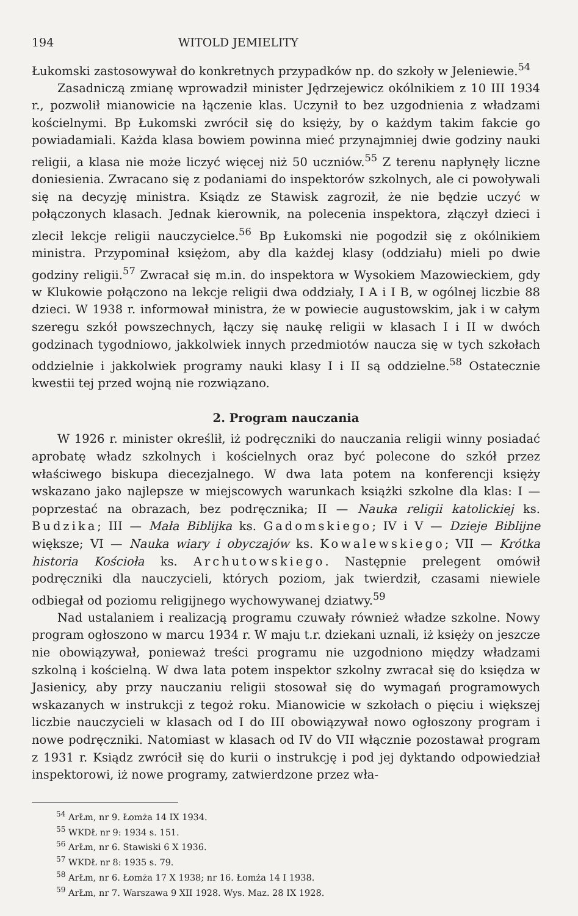194 WITOLD JEMIELITY
Łukomski zastosowywał do konkretnych przypadków np. do szkoły w Jeleniewie.<sup>54</sup>
Zasadniczą zmianę wprowadził minister Jędrzejewicz okólnikiem z 10 III 1934 r., pozwolił mianowicie na łączenie klas. Uczynił to bez uzgodnienia z władzami kościelnymi. Bp Łukomski zwrócił się do księży, by o każdym takim fakcie go powiadamiali. Każda klasa bowiem powinna mieć przynajmniej dwie godziny nauki religii, a klasa nie może liczyć więcej niż 50 uczniów.<sup>55</sup> Z terenu napłynęły liczne doniesienia. Zwracano się z podaniami do inspektorów szkolnych, ale ci powoływali się na decyzję ministra. Ksiądz ze Stawisk zagroził, że nie będzie uczyć w połączonych klasach. Jednak kierownik, na polecenia inspektora, złączył dzieci i zlecił lekcje religii nauczycielce.<sup>56</sup> Bp Łukomski nie pogodził się z okólnikiem ministra. Przypominał księżom, aby dla każdej klasy (oddziału) mieli po dwie godziny religii.<sup>57</sup> Zwracał się m.in. do inspektora w Wysokiem Mazowieckiem, gdy w Klukowie połączono na lekcje religii dwa oddziały, I A i I B, w ogólnej liczbie 88 dzieci. W 1938 r. informował ministra, że w powiecie augustowskim, jak i w całym szeregu szkół powszechnych, łączy się naukę religii w klasach I i II w dwóch godzinach tygodniowo, jakkolwiek innych przedmiotów naucza się w tych szkołach oddzielnie i jakkolwiek programy nauki klasy I i II są oddzielne.<sup>58</sup> Ostatecznie kwestii tej przed wojną nie rozwiązano.
2. Program nauczania
W 1926 r. minister określił, iż podręczniki do nauczania religii winny posiadać aprobatę władz szkolnych i kościelnych oraz być polecone do szkół przez właściwego biskupa diecezjalnego. W dwa lata potem na konferencji księży wskazano jako najlepsze w miejscowych warunkach książki szkolne dla klas: I — poprzestać na obrazach, bez podręcznika; II — Nauka religii katolickiej ks. Budzika; III — Mała Biblijka ks. Gadomskiego; IV i V — Dzieje Biblijne większe; VI — Nauka wiary i obyczajów ks. Kowalewskiego; VII — Krótka historia Kościoła ks. Archutowskiego. Następnie prelegent omówił podręczniki dla nauczycieli, których poziom, jak twierdził, czasami niewiele odbiegał od poziomu religijnego wychowywanej dziatwy.<sup>59</sup>
Nad ustalaniem i realizacją programu czuwały również władze szkolne. Nowy program ogłoszono w marcu 1934 r. W maju t.r. dziekani uznali, iż księży on jeszcze nie obowiązywał, ponieważ treści programu nie uzgodniono między władzami szkolną i kościelną. W dwa lata potem inspektor szkolny zwracał się do księdza w Jasienicy, aby przy nauczaniu religii stosował się do wymagań programowych wskazanych w instrukcji z tegoż roku. Mianowicie w szkołach o pięciu i większej liczbie nauczycieli w klasach od I do III obowiązywał nowo ogłoszony program i nowe podręczniki. Natomiast w klasach od IV do VII włącznie pozostawał program z 1931 r. Ksiądz zwrócił się do kurii o instrukcję i pod jej dyktando odpowiedział inspektorowi, iż nowe programy, zatwierdzone przez wła-
<sup>54</sup> ArŁm, nr 9. Łomża 14 IX 1934.
<sup>55</sup> WKDŁ nr 9: 1934 s. 151.
<sup>56</sup> ArŁm, nr 6. Stawiski 6 X 1936.
<sup>57</sup> WKDŁ nr 8: 1935 s. 79.
<sup>58</sup> ArŁm, nr 6. Łomża 17 X 1938; nr 16. Łomża 14 I 1938.
<sup>59</sup> ArŁm, nr 7. Warszawa 9 XII 1928. Wys. Maz. 28 IX 1928.